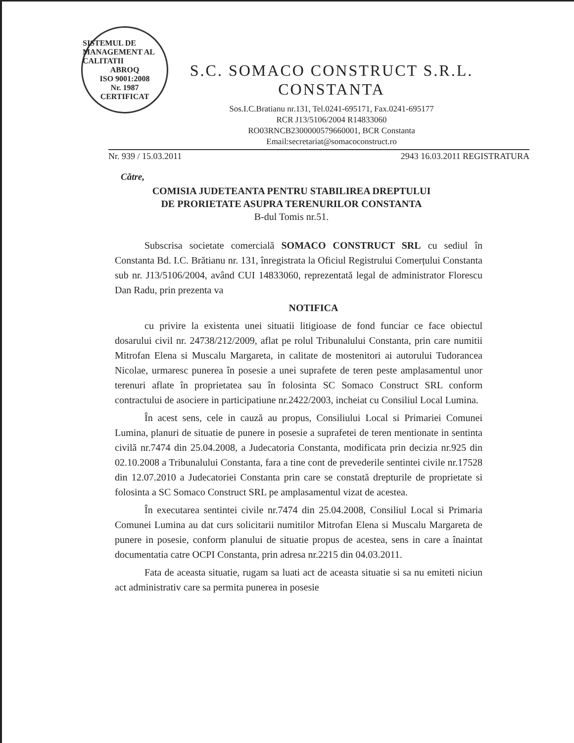SISTEMUL DE MANAGEMENT AL CALITATII
ABROQ
ISO 9001:2008
Nr. 1987
CERTIFICAT
S.C. SOMACO CONSTRUCT S.R.L.
CONSTANTA
Sos.I.C.Bratianu nr.131, Tel.0241-695171, Fax.0241-695177
RCR J13/5106/2004 R14833060
RO03RNCB2300000579660001, BCR Constanta
Email:secretariat@somacoconstruct.ro
Nr. 939 / 15.03.2011 2943 16.03.2011 REGISTRATURA
Către,
COMISIA JUDETEANTA PENTRU STABILIREA DREPTULUI
DE PRORIETATE ASUPRA TERENURILOR CONSTANTA
B-dul Tomis nr.51.
Subscrisa societate comercială SOMACO CONSTRUCT SRL cu sediul în Constanta Bd. I.C. Brătianu nr. 131, înregistrata la Oficiul Registrului Comerțului Constanta sub nr. J13/5106/2004, având CUI 14833060, reprezentată legal de administrator Florescu Dan Radu, prin prezenta va
NOTIFICA
cu privire la existenta unei situatii litigioase de fond funciar ce face obiectul dosarului civil nr. 24738/212/2009, aflat pe rolul Tribunalului Constanta, prin care numitii Mitrofan Elena si Muscalu Margareta, in calitate de mostenitori ai autorului Tudorancea Nicolae, urmaresc punerea în posesie a unei suprafete de teren peste amplasamentul unor terenuri aflate în proprietatea sau în folosinta SC Somaco Construct SRL conform contractului de asociere in participatiune nr.2422/2003, incheiat cu Consiliul Local Lumina.
În acest sens, cele in cauză au propus, Consiliului Local si Primariei Comunei Lumina, planuri de situatie de punere in posesie a suprafetei de teren mentionate in sentinta civilă nr.7474 din 25.04.2008, a Judecatoria Constanta, modificata prin decizia nr.925 din 02.10.2008 a Tribunalului Constanta, fara a tine cont de prevederile sentintei civile nr.17528 din 12.07.2010 a Judecatoriei Constanta prin care se constată drepturile de proprietate si folosinta a SC Somaco Construct SRL pe amplasamentul vizat de acestea.
În executarea sentintei civile nr.7474 din 25.04.2008, Consiliul Local si Primaria Comunei Lumina au dat curs solicitarii numitilor Mitrofan Elena si Muscalu Margareta de punere in posesie, conform planului de situatie propus de acestea, sens in care a înaintat documentatia catre OCPI Constanta, prin adresa nr.2215 din 04.03.2011.
Fata de aceasta situatie, rugam sa luati act de aceasta situatie si sa nu emiteti niciun act administrativ care sa permita punerea in posesie